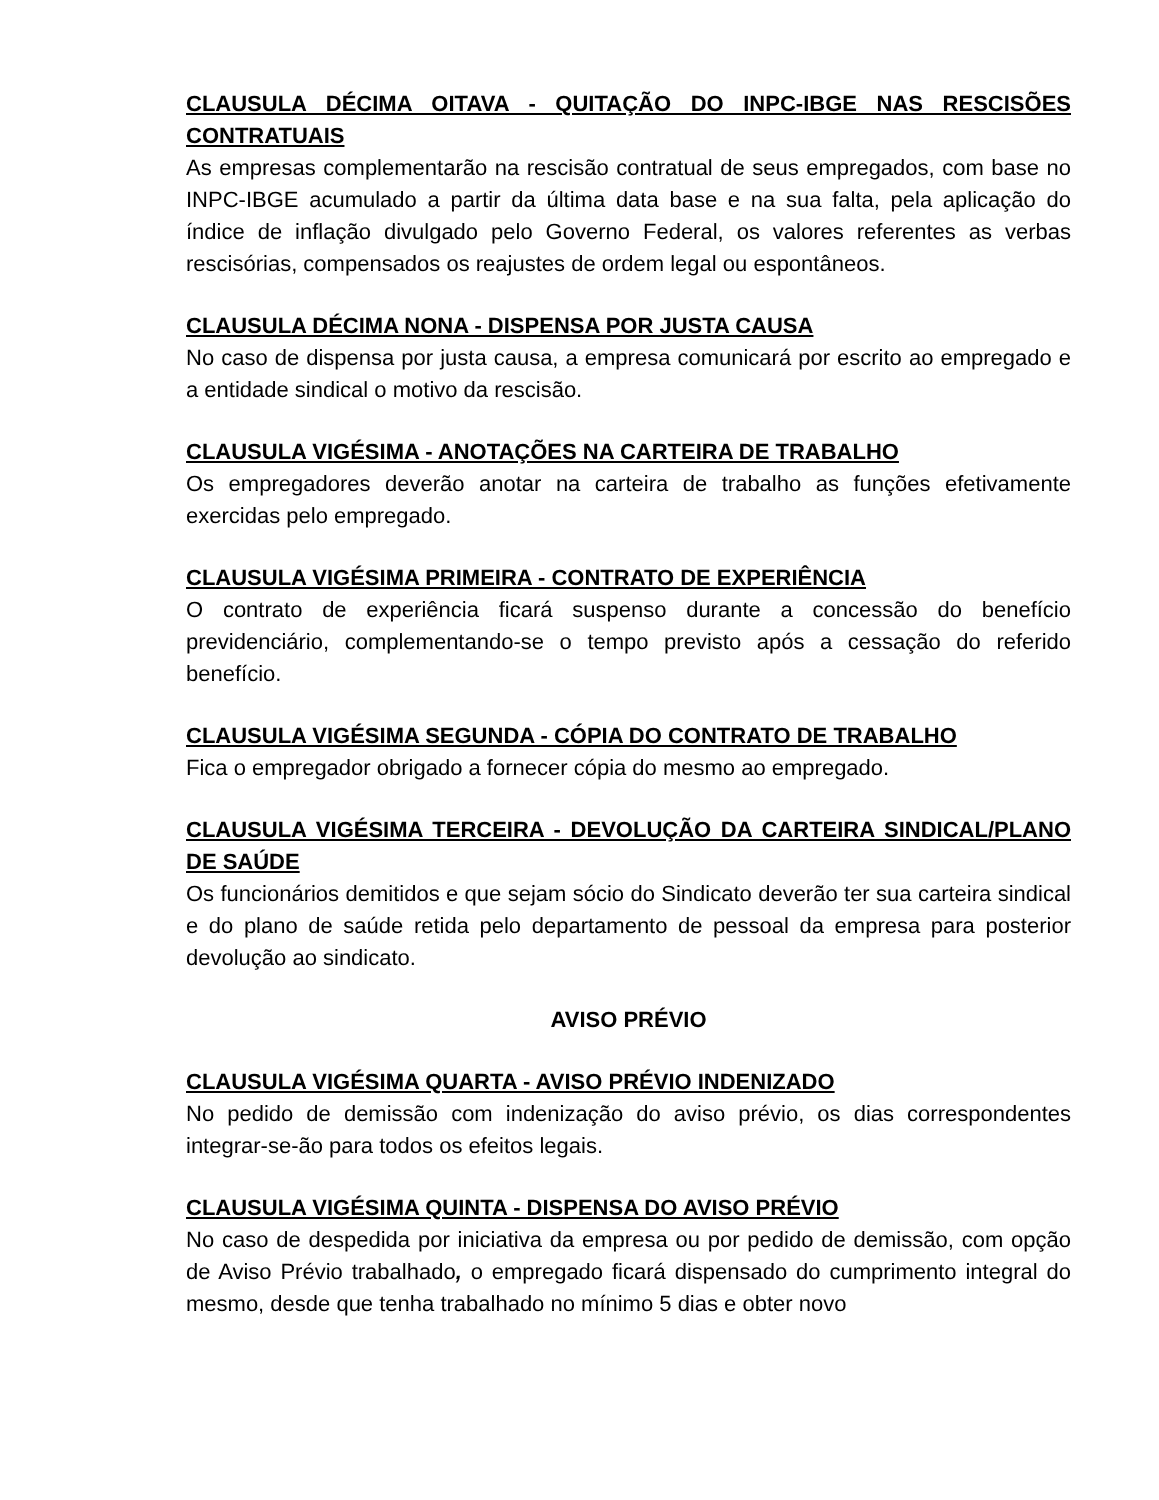CLAUSULA DÉCIMA OITAVA - QUITAÇÃO DO INPC-IBGE NAS RESCISÕES CONTRATUAIS
As empresas complementarão na rescisão contratual de seus empregados, com base no INPC-IBGE acumulado a partir da última data base e na sua falta, pela aplicação do índice de inflação divulgado pelo Governo Federal, os valores referentes as verbas rescisórias, compensados os reajustes de ordem legal ou espontâneos.
CLAUSULA DÉCIMA NONA - DISPENSA POR JUSTA CAUSA
No caso de dispensa por justa causa, a empresa comunicará por escrito ao empregado e a entidade sindical o motivo da rescisão.
CLAUSULA VIGÉSIMA - ANOTAÇÕES NA CARTEIRA DE TRABALHO
Os empregadores deverão anotar na carteira de trabalho as funções efetivamente exercidas pelo empregado.
CLAUSULA VIGÉSIMA PRIMEIRA - CONTRATO DE EXPERIÊNCIA
O contrato de experiência ficará suspenso durante a concessão do benefício previdenciário, complementando-se o tempo previsto após a cessação do referido benefício.
CLAUSULA VIGÉSIMA SEGUNDA - CÓPIA DO CONTRATO DE TRABALHO
Fica o empregador obrigado a fornecer cópia do mesmo ao empregado.
CLAUSULA VIGÉSIMA TERCEIRA - DEVOLUÇÃO DA CARTEIRA SINDICAL/PLANO DE SAÚDE
Os funcionários demitidos e que sejam sócio do Sindicato deverão ter sua carteira sindical e do plano de saúde retida pelo departamento de pessoal da empresa para posterior devolução ao sindicato.
AVISO PRÉVIO
CLAUSULA VIGÉSIMA QUARTA - AVISO PRÉVIO INDENIZADO
No pedido de demissão com indenização do aviso prévio, os dias correspondentes integrar-se-ão para todos os efeitos legais.
CLAUSULA VIGÉSIMA QUINTA - DISPENSA DO AVISO PRÉVIO
No caso de despedida por iniciativa da empresa ou por pedido de demissão, com opção de Aviso Prévio trabalhado, o empregado ficará dispensado do cumprimento integral do mesmo, desde que tenha trabalhado no mínimo 5 dias e obter novo